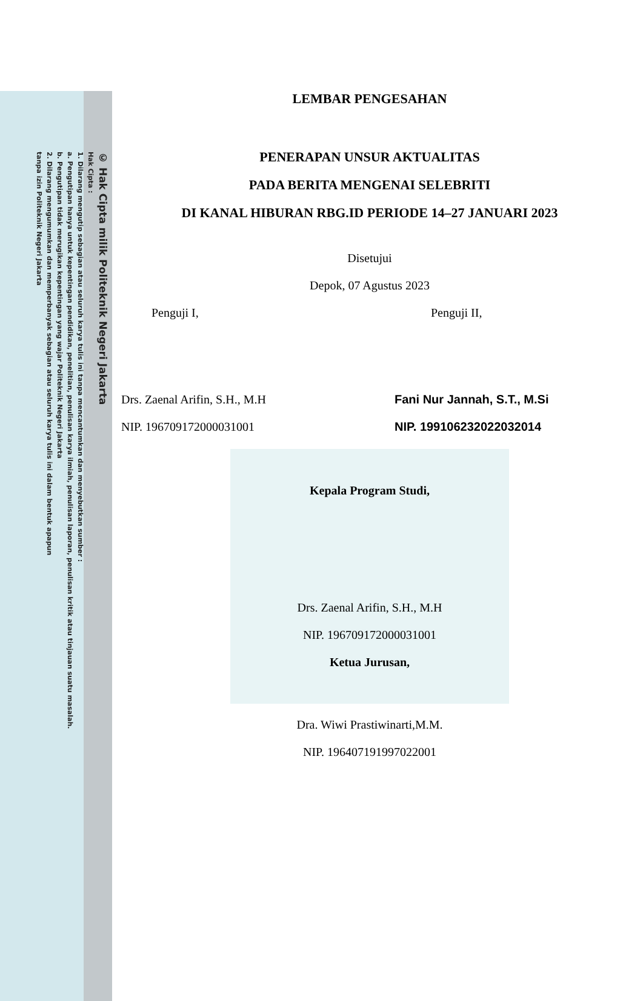© Hak Cipta milik Politeknik Negeri Jakarta
Hak Cipta :
1. Dilarang mengutip sebagian atau seluruh karya tulis ini tanpa mencantumkan dan menyebutkan sumber :
a. Pengutipan hanya untuk kepentingan pendidikan, penelitian, penulisan karya ilmiah, penulisan laporan, penulisan kritik atau tinjauan suatu masalah.
b. Pengutipan tidak merugikan kepentingan yang wajar Politeknik Negeri Jakarta
2. Dilarang mengumumkan dan memperbanyak sebagian atau seluruh karya tulis ini dalam bentuk apapun
tanpa izin Politeknik Negeri Jakarta
LEMBAR PENGESAHAN
PENERAPAN UNSUR AKTUALITAS
PADA BERITA MENGENAI SELEBRITI
DI KANAL HIBURAN RBG.ID PERIODE 14–27 JANUARI 2023
Disetujui
Depok, 07 Agustus 2023
Penguji I,
Drs. Zaenal Arifin, S.H., M.H
NIP. 196709172000031001
Penguji II,
Fani Nur Jannah, S.T., M.Si
NIP. 199106232022032014
Kepala Program Studi,
Drs. Zaenal Arifin, S.H., M.H
NIP. 196709172000031001
Ketua Jurusan,
Dra. Wiwi Prastiwinarti,M.M.
NIP. 196407191997022001